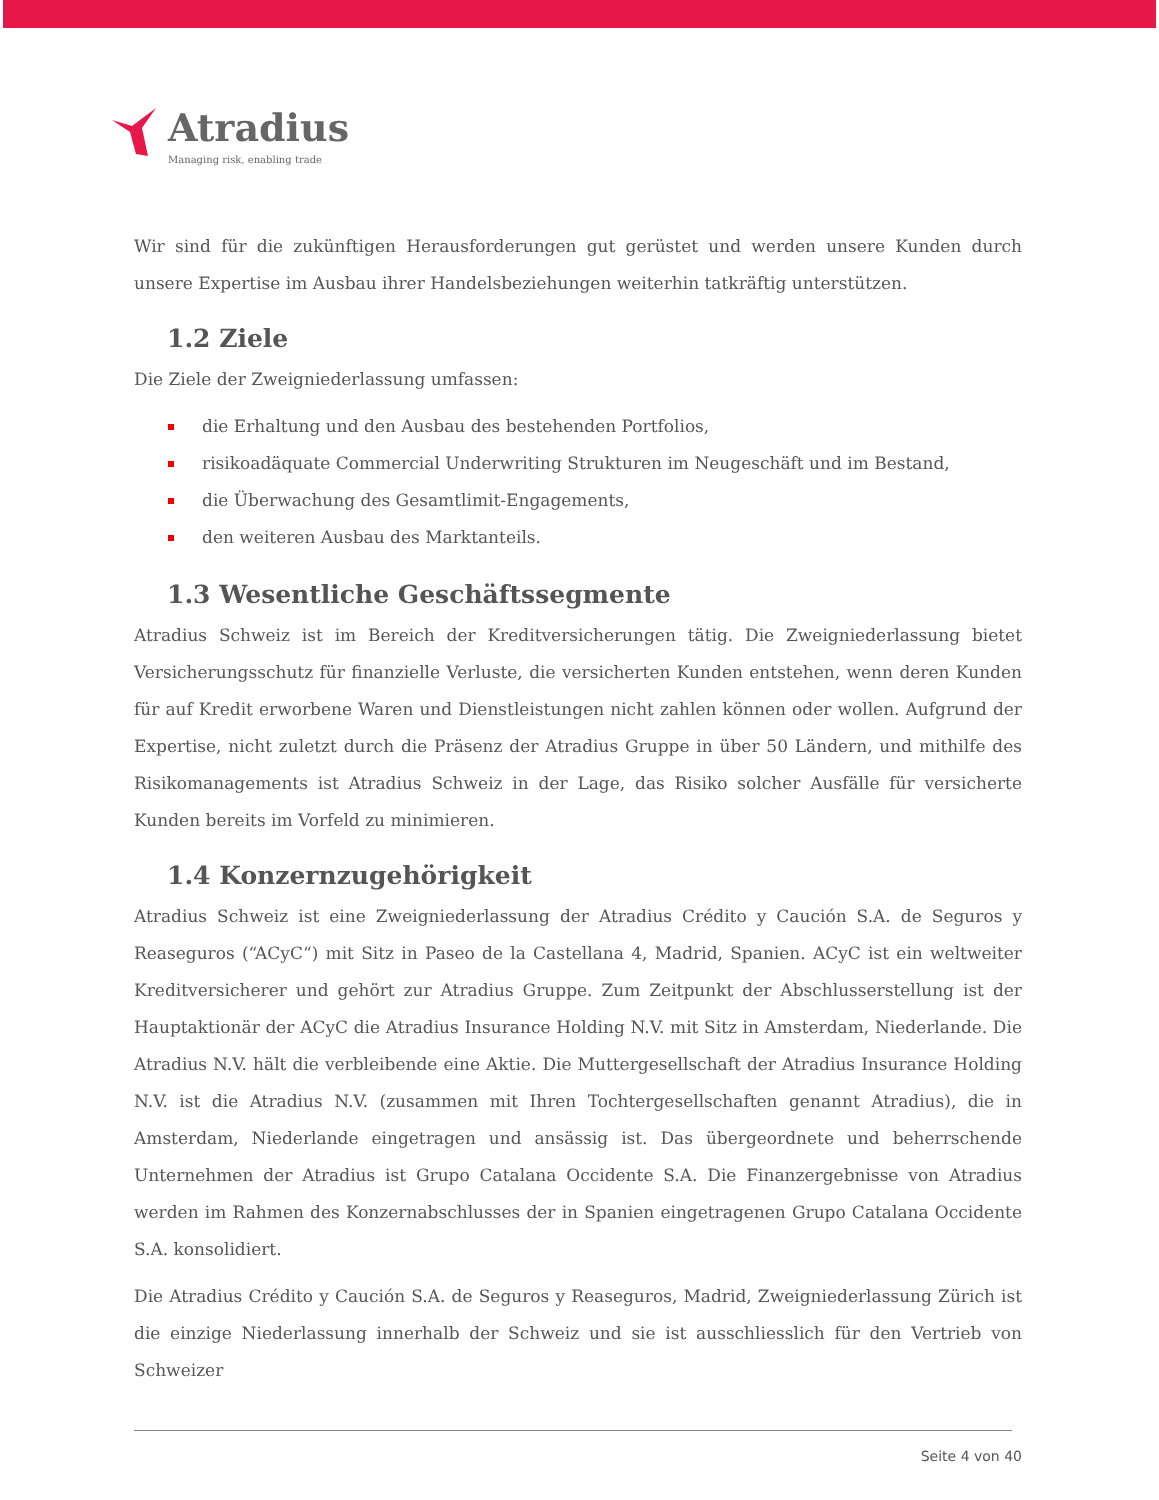Atradius
Managing risk, enabling trade
Wir sind für die zukünftigen Herausforderungen gut gerüstet und werden unsere Kunden durch unsere Expertise im Ausbau ihrer Handelsbeziehungen weiterhin tatkräftig unterstützen.
1.2 Ziele
Die Ziele der Zweigniederlassung umfassen:
die Erhaltung und den Ausbau des bestehenden Portfolios,
risikoadäquate Commercial Underwriting Strukturen im Neugeschäft und im Bestand,
die Überwachung des Gesamtlimit-Engagements,
den weiteren Ausbau des Marktanteils.
1.3 Wesentliche Geschäftssegmente
Atradius Schweiz ist im Bereich der Kreditversicherungen tätig. Die Zweigniederlassung bietet Versicherungsschutz für finanzielle Verluste, die versicherten Kunden entstehen, wenn deren Kunden für auf Kredit erworbene Waren und Dienstleistungen nicht zahlen können oder wollen. Aufgrund der Expertise, nicht zuletzt durch die Präsenz der Atradius Gruppe in über 50 Ländern, und mithilfe des Risikomanagements ist Atradius Schweiz in der Lage, das Risiko solcher Ausfälle für versicherte Kunden bereits im Vorfeld zu minimieren.
1.4 Konzernzugehörigkeit
Atradius Schweiz ist eine Zweigniederlassung der Atradius Crédito y Caución S.A. de Seguros y Reaseguros (“ACyC“) mit Sitz in Paseo de la Castellana 4, Madrid, Spanien. ACyC ist ein weltweiter Kreditversicherer und gehört zur Atradius Gruppe. Zum Zeitpunkt der Abschlusserstellung ist der Hauptaktionär der ACyC die Atradius Insurance Holding N.V. mit Sitz in Amsterdam, Niederlande. Die Atradius N.V. hält die verbleibende eine Aktie. Die Muttergesellschaft der Atradius Insurance Holding N.V. ist die Atradius N.V. (zusammen mit Ihren Tochtergesellschaften genannt Atradius), die in Amsterdam, Niederlande eingetragen und ansässig ist. Das übergeordnete und beherrschende Unternehmen der Atradius ist Grupo Catalana Occidente S.A. Die Finanzergebnisse von Atradius werden im Rahmen des Konzernabschlusses der in Spanien eingetragenen Grupo Catalana Occidente S.A. konsolidiert.
Die Atradius Crédito y Caución S.A. de Seguros y Reaseguros, Madrid, Zweigniederlassung Zürich ist die einzige Niederlassung innerhalb der Schweiz und sie ist ausschliesslich für den Vertrieb von Schweizer
Seite 4 von 40